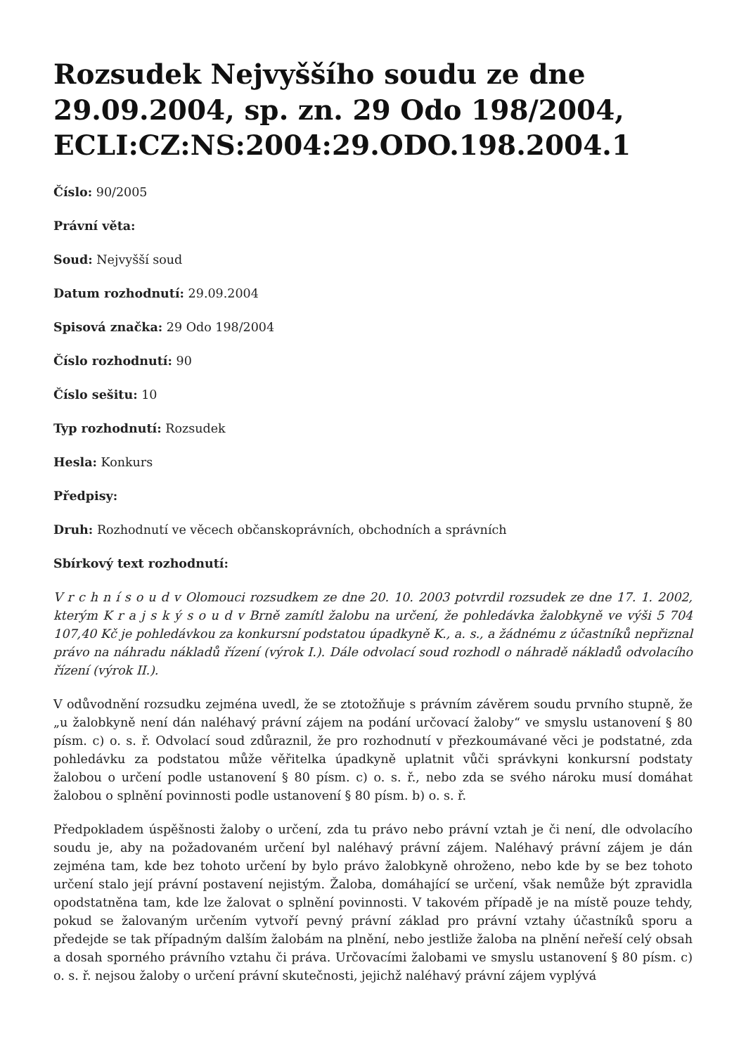Rozsudek Nejvyššího soudu ze dne 29.09.2004, sp. zn. 29 Odo 198/2004, ECLI:CZ:NS:2004:29.ODO.198.2004.1
Číslo: 90/2005
Právní věta:
Soud: Nejvyšší soud
Datum rozhodnutí: 29.09.2004
Spisová značka: 29 Odo 198/2004
Číslo rozhodnutí: 90
Číslo sešitu: 10
Typ rozhodnutí: Rozsudek
Hesla: Konkurs
Předpisy:
Druh: Rozhodnutí ve věcech občanskoprávních, obchodních a správních
Sbírkový text rozhodnutí:
V r c h n í s o u d v Olomouci rozsudkem ze dne 20. 10. 2003 potvrdil rozsudek ze dne 17. 1. 2002, kterým K r a j s k ý s o u d v Brně zamítl žalobu na určení, že pohledávka žalobkyně ve výši 5 704 107,40 Kč je pohledávkou za konkursní podstatou úpadkyně K., a. s., a žádnému z účastníků nepřiznal právo na náhradu nákladů řízení (výrok I.). Dále odvolací soud rozhodl o náhradě nákladů odvolacího řízení (výrok II.).
V odůvodnění rozsudku zejména uvedl, že se ztotožňuje s právním závěrem soudu prvního stupně, že „u žalobkyně není dán naléhavý právní zájem na podání určovací žaloby“ ve smyslu ustanovení § 80 písm. c) o. s. ř. Odvolací soud zdůraznil, že pro rozhodnutí v přezkoumávané věci je podstatné, zda pohledávku za podstatou může věřitelka úpadkyně uplatnit vůči správkyni konkursní podstaty žalobou o určení podle ustanovení § 80 písm. c) o. s. ř., nebo zda se svého nároku musí domáhat žalobou o splnění povinnosti podle ustanovení § 80 písm. b) o. s. ř.
Předpokladem úspěšnosti žaloby o určení, zda tu právo nebo právní vztah je či není, dle odvolacího soudu je, aby na požadovaném určení byl naléhavý právní zájem. Naléhavý právní zájem je dán zejména tam, kde bez tohoto určení by bylo právo žalobkyně ohroženo, nebo kde by se bez tohoto určení stalo její právní postavení nejistým. Žaloba, domáhající se určení, však nemůže být zpravidla opodstatněna tam, kde lze žalovat o splnění povinnosti. V takovém případě je na místě pouze tehdy, pokud se žalovaným určením vytvoří pevný právní základ pro právní vztahy účastníků sporu a předejde se tak případným dalším žalobám na plnění, nebo jestliže žaloba na plnění neřeší celý obsah a dosah sporného právního vztahu či práva. Určovacími žalobami ve smyslu ustanovení § 80 písm. c) o. s. ř. nejsou žaloby o určení právní skutečnosti, jejichž naléhavý právní zájem vyplývá